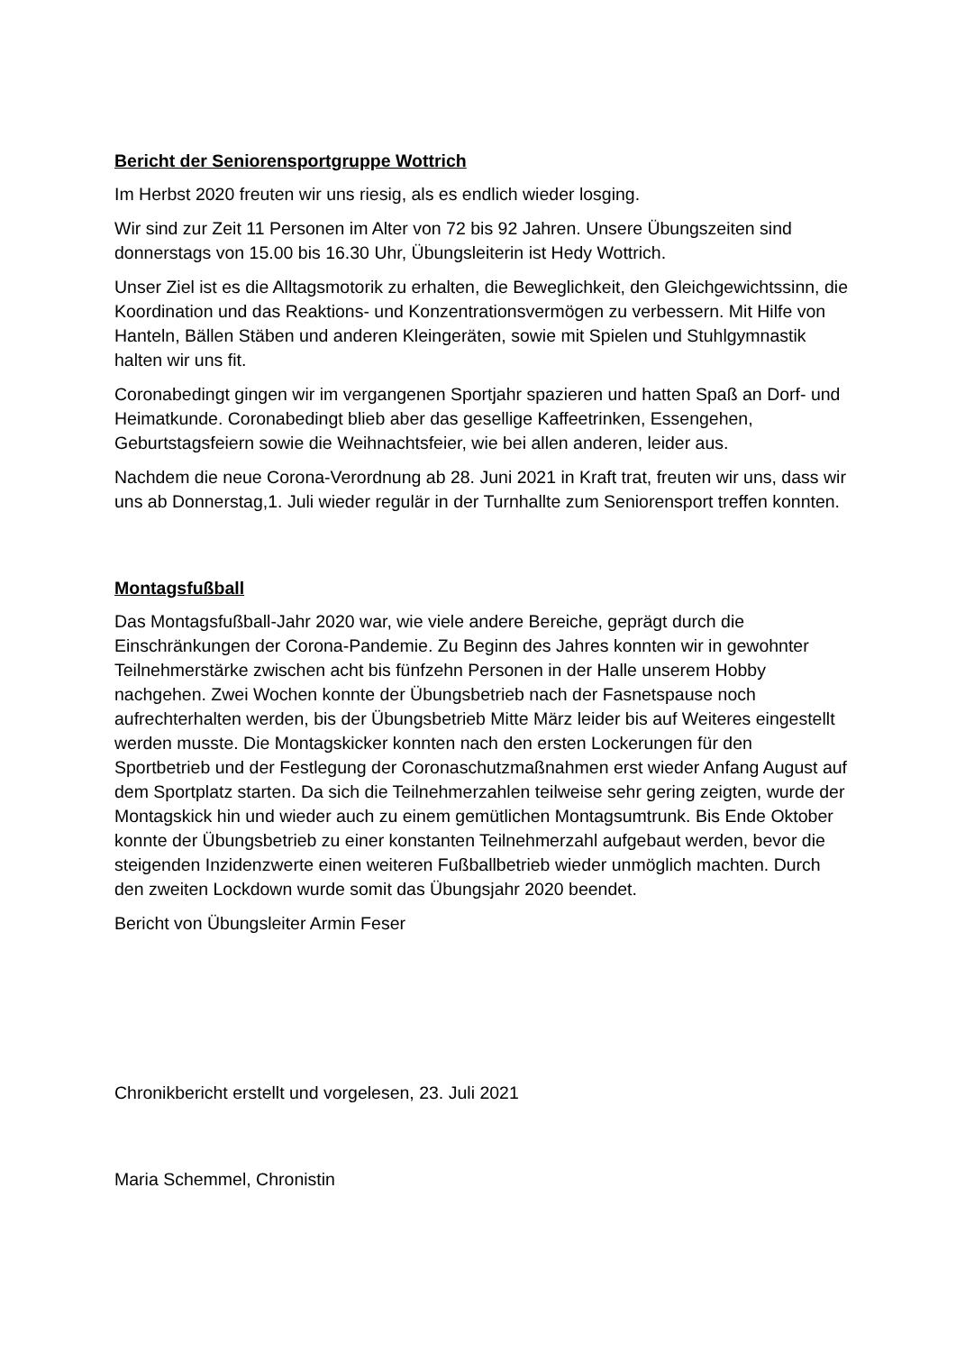Bericht der Seniorensportgruppe Wottrich
Im Herbst 2020 freuten wir uns riesig, als es endlich wieder losging.
Wir sind zur Zeit 11 Personen im Alter von 72 bis 92 Jahren. Unsere Übungszeiten sind donnerstags von 15.00 bis 16.30 Uhr, Übungsleiterin ist Hedy Wottrich.
Unser Ziel ist es die Alltagsmotorik zu erhalten, die Beweglichkeit, den Gleichgewichtssinn, die Koordination und das Reaktions- und Konzentrationsvermögen zu verbessern. Mit Hilfe von Hanteln, Bällen Stäben und anderen Kleingeräten, sowie mit Spielen und Stuhlgymnastik halten wir uns fit.
Coronabedingt gingen wir im vergangenen Sportjahr spazieren und hatten Spaß an Dorf- und Heimatkunde. Coronabedingt blieb aber das gesellige Kaffeetrinken, Essengehen, Geburtstagsfeiern sowie die Weihnachtsfeier, wie bei allen anderen, leider aus.
Nachdem die neue Corona-Verordnung ab 28. Juni 2021 in Kraft trat, freuten wir uns, dass wir uns ab Donnerstag,1. Juli wieder regulär in der Turnhallte zum Seniorensport treffen konnten.
Montagsfußball
Das Montagsfußball-Jahr 2020 war, wie viele andere Bereiche, geprägt durch die Einschränkungen der Corona-Pandemie. Zu Beginn des Jahres konnten wir in gewohnter Teilnehmerstärke zwischen acht bis fünfzehn Personen in der Halle unserem Hobby nachgehen. Zwei Wochen konnte der Übungsbetrieb nach der Fasnetspause noch aufrechterhalten werden, bis der Übungsbetrieb Mitte März leider bis auf Weiteres eingestellt werden musste. Die Montagskicker konnten nach den ersten Lockerungen für den Sportbetrieb und der Festlegung der Coronaschutzmaßnahmen erst wieder Anfang August auf dem Sportplatz starten. Da sich die Teilnehmerzahlen teilweise sehr gering zeigten, wurde der Montagskick hin und wieder auch zu einem gemütlichen Montagsumtrunk. Bis Ende Oktober konnte der Übungsbetrieb zu einer konstanten Teilnehmerzahl aufgebaut werden, bevor die steigenden Inzidenzwerte einen weiteren Fußballbetrieb wieder unmöglich machten. Durch den zweiten Lockdown wurde somit das Übungsjahr 2020 beendet.
Bericht von Übungsleiter Armin Feser
Chronikbericht erstellt und vorgelesen, 23. Juli 2021
Maria Schemmel, Chronistin